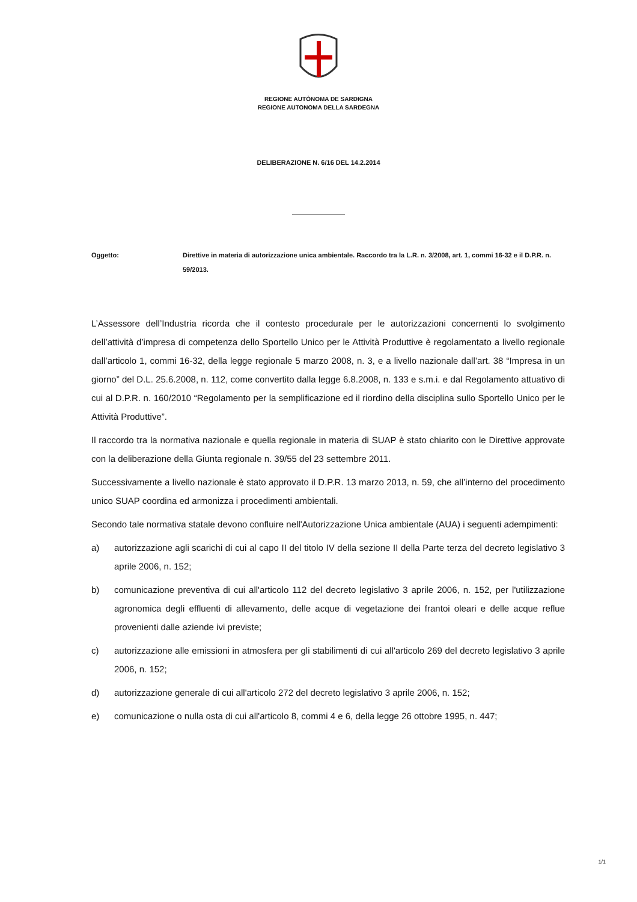REGIONE AUTÒNOMA DE SARDIGNA
REGIONE AUTONOMA DELLA SARDEGNA
DELIBERAZIONE N. 6/16 DEL 14.2.2014
Oggetto: Direttive in materia di autorizzazione unica ambientale. Raccordo tra la L.R. n. 3/2008, art. 1, commi 16-32 e il D.P.R. n. 59/2013.
L’Assessore dell’Industria ricorda che il contesto procedurale per le autorizzazioni concernenti lo svolgimento dell’attività d’impresa di competenza dello Sportello Unico per le Attività Produttive è regolamentato a livello regionale dall’articolo 1, commi 16-32, della legge regionale 5 marzo 2008, n. 3, e a livello nazionale dall’art. 38 “Impresa in un giorno” del D.L. 25.6.2008, n. 112, come convertito dalla legge 6.8.2008, n. 133 e s.m.i. e dal Regolamento attuativo di cui al D.P.R. n. 160/2010 “Regolamento per la semplificazione ed il riordino della disciplina sullo Sportello Unico per le Attività Produttive”.
Il raccordo tra la normativa nazionale e quella regionale in materia di SUAP è stato chiarito con le Direttive approvate con la deliberazione della Giunta regionale n. 39/55 del 23 settembre 2011.
Successivamente a livello nazionale è stato approvato il D.P.R. 13 marzo 2013, n. 59, che all’interno del procedimento unico SUAP coordina ed armonizza i procedimenti ambientali.
Secondo tale normativa statale devono confluire nell'Autorizzazione Unica ambientale (AUA) i seguenti adempimenti:
a) autorizzazione agli scarichi di cui al capo II del titolo IV della sezione II della Parte terza del decreto legislativo 3 aprile 2006, n. 152;
b) comunicazione preventiva di cui all'articolo 112 del decreto legislativo 3 aprile 2006, n. 152, per l'utilizzazione agronomica degli effluenti di allevamento, delle acque di vegetazione dei frantoi oleari e delle acque reflue provenienti dalle aziende ivi previste;
c) autorizzazione alle emissioni in atmosfera per gli stabilimenti di cui all'articolo 269 del decreto legislativo 3 aprile 2006, n. 152;
d) autorizzazione generale di cui all'articolo 272 del decreto legislativo 3 aprile 2006, n. 152;
e) comunicazione o nulla osta di cui all'articolo 8, commi 4 e 6, della legge 26 ottobre 1995, n. 447;
1/1